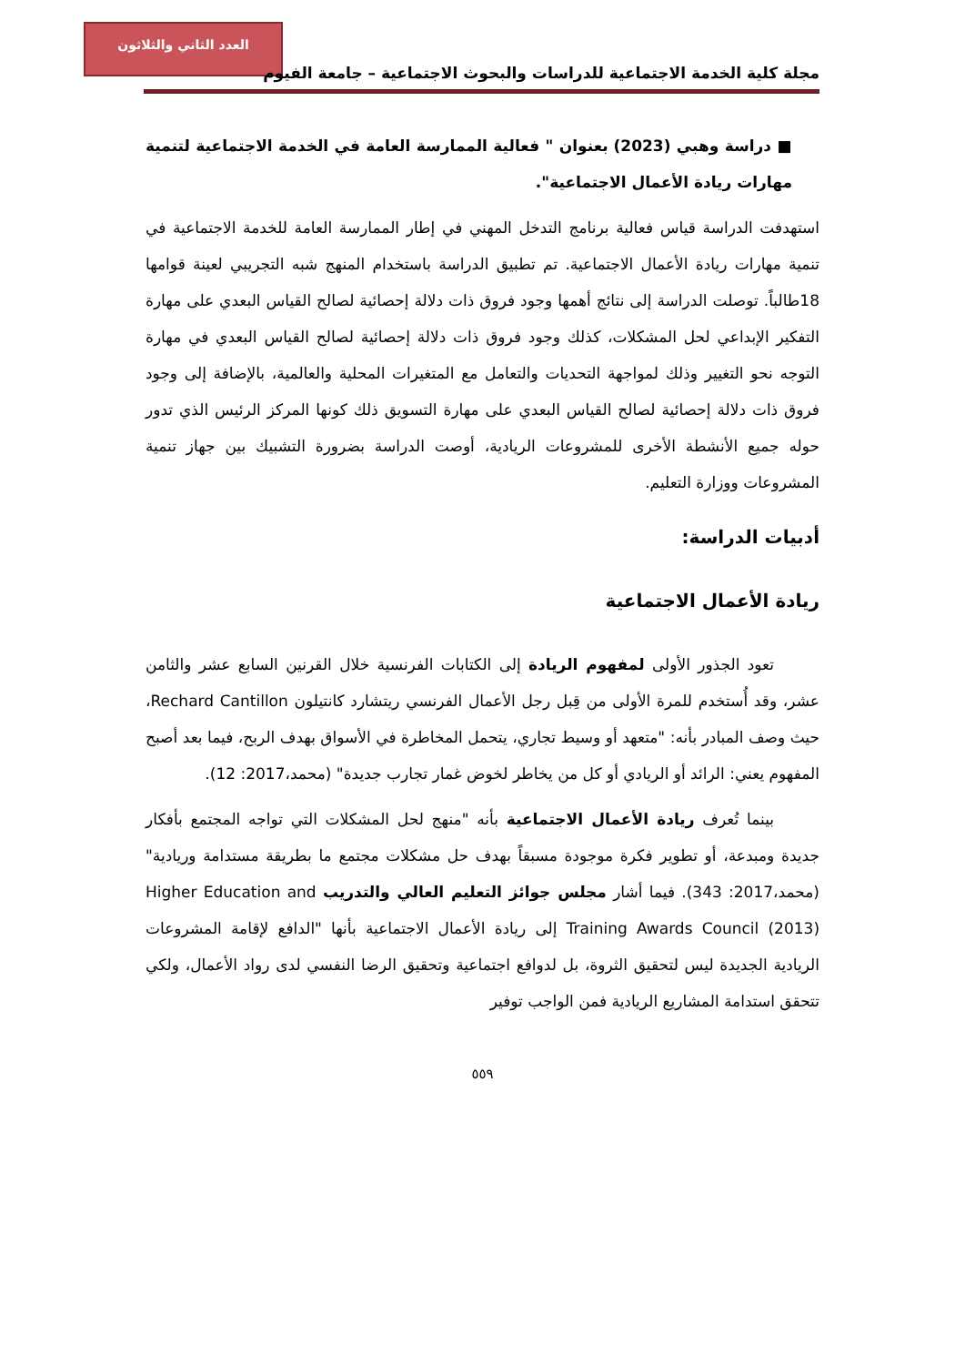العدد الثاني والثلاثون
مجلة كلية الخدمة الاجتماعية للدراسات والبحوث الاجتماعية – جامعة الفيوم
■ دراسة وهبي (2023) بعنوان " فعالية الممارسة العامة في الخدمة الاجتماعية لتنمية مهارات ريادة الأعمال الاجتماعية".
استهدفت الدراسة قياس فعالية برنامج التدخل المهني في إطار الممارسة العامة للخدمة الاجتماعية في تنمية مهارات ريادة الأعمال الاجتماعية. تم تطبيق الدراسة باستخدام المنهج شبه التجريبي لعينة قوامها 18طالباً. توصلت الدراسة إلى نتائج أهمها وجود فروق ذات دلالة إحصائية لصالح القياس البعدي على مهارة التفكير الإبداعي لحل المشكلات، كذلك وجود فروق ذات دلالة إحصائية لصالح القياس البعدي في مهارة التوجه نحو التغيير وذلك لمواجهة التحديات والتعامل مع المتغيرات المحلية والعالمية، بالإضافة إلى وجود فروق ذات دلالة إحصائية لصالح القياس البعدي على مهارة التسويق ذلك كونها المركز الرئيس الذي تدور حوله جميع الأنشطة الأخرى للمشروعات الريادية، أوصت الدراسة بضرورة التشبيك بين جهاز تنمية المشروعات ووزارة التعليم.
أدبيات الدراسة:
ريادة الأعمال الاجتماعية
تعود الجذور الأولى لمفهوم الريادة إلى الكتابات الفرنسية خلال القرنين السابع عشر والثامن عشر، وقد أُستخدم للمرة الأولى من قِبل رجل الأعمال الفرنسي ريتشارد كانتيلون Rechard Cantillon، حيث وصف المبادر بأنه: "متعهد أو وسيط تجاري، يتحمل المخاطرة في الأسواق بهدف الربح، فيما بعد أصبح المفهوم يعني: الرائد أو الريادي أو كل من يخاطر لخوض غمار تجارب جديدة" (محمد،2017: 12).
بينما تُعرف ريادة الأعمال الاجتماعية بأنه "منهج لحل المشكلات التي تواجه المجتمع بأفكار جديدة ومبدعة، أو تطوير فكرة موجودة مسبقاً بهدف حل مشكلات مجتمع ما بطريقة مستدامة وريادية" (محمد،2017: 343). فيما أشار مجلس جوائز التعليم العالي والتدريب Higher Education and Training Awards Council (2013) إلى ريادة الأعمال الاجتماعية بأنها "الدافع لإقامة المشروعات الريادية الجديدة ليس لتحقيق الثروة، بل لدوافع اجتماعية وتحقيق الرضا النفسي لدى رواد الأعمال، ولكي تتحقق استدامة المشاريع الريادية فمن الواجب توفير
٥٥٩